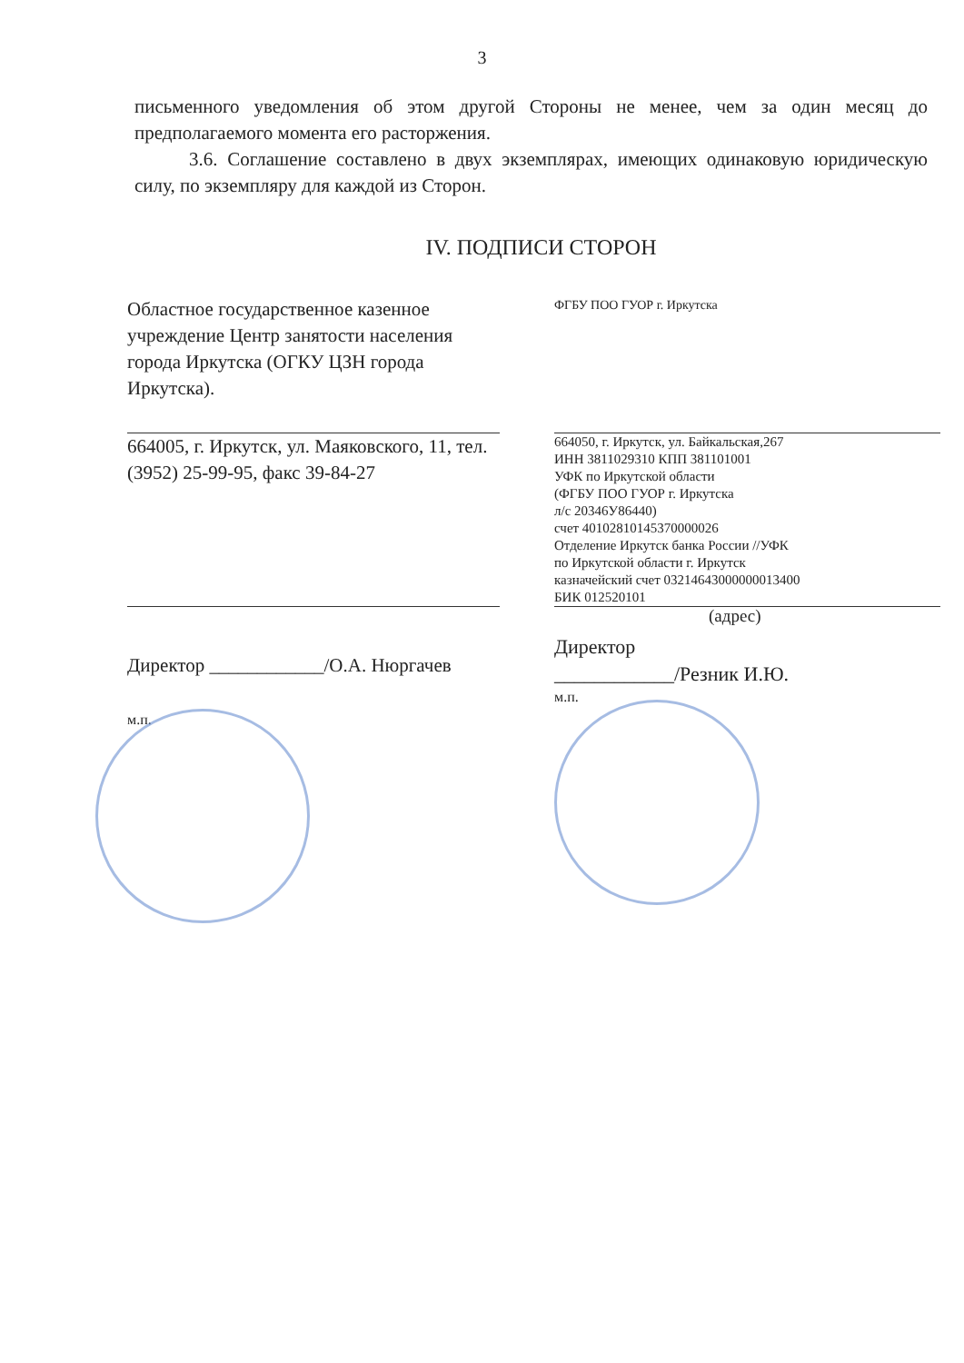3
письменного уведомления об этом другой Стороны не менее, чем за один месяц до предполагаемого момента его расторжения.
3.6. Соглашение составлено в двух экземплярах, имеющих одинаковую юридическую силу, по экземпляру для каждой из Сторон.
IV. ПОДПИСИ СТОРОН
Областное государственное казенное учреждение Центр занятости населения города Иркутска (ОГКУ ЦЗН города Иркутска).
664005, г. Иркутск, ул. Маяковского, 11, тел.(3952) 25-99-95, факс 39-84-27
Директор ____________/О.А. Нюргачев
м.п.
ФГБУ ПОО ГУОР г. Иркутска
664050, г. Иркутск, ул. Байкальская,267
ИНН 3811029310 КПП 381101001
УФК по Иркутской области
(ФГБУ ПОО ГУОР г. Иркутска
л/с 20346У86440)
счет 40102810145370000026
Отделение Иркутск банка России //УФК
по Иркутской области г. Иркутск
казначейский счет 03214643000000013400
БИК 012520101
(адрес)
Директор
____________/Резник И.Ю.
м.п.